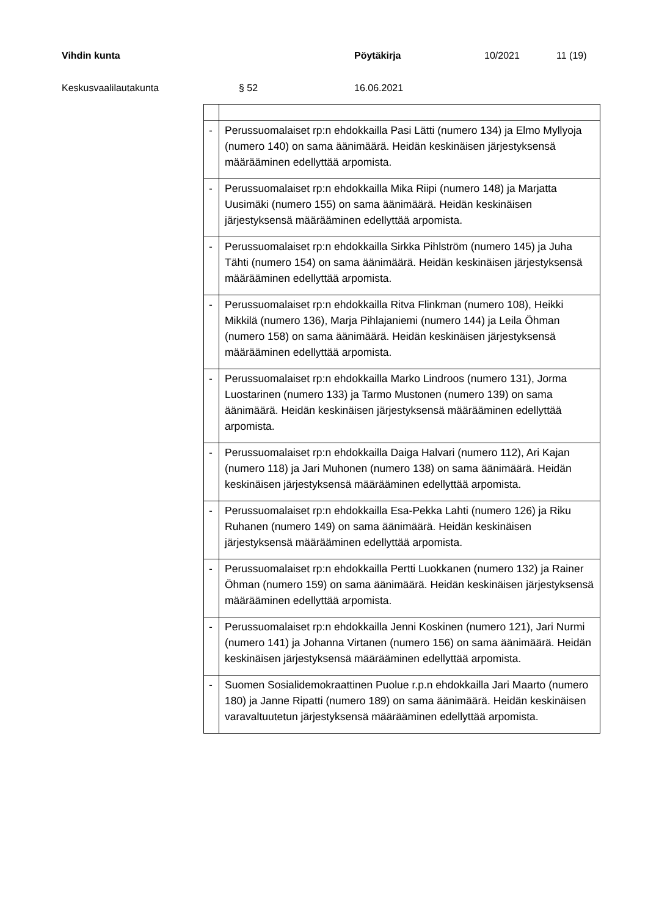Vihdin kunta Pöytäkirja 10/2021 11 (19)
Keskusvaalilautakunta § 52 16.06.2021
| - | Perussuomalaiset rp:n ehdokkailla Pasi Lätti (numero 134) ja Elmo Myllyoja (numero 140) on sama äänimäärä. Heidän keskinäisen järjestyksensä määrääminen edellyttää arpomista. |
| - | Perussuomalaiset rp:n ehdokkailla Mika Riipi (numero 148) ja Marjatta Uusimäki (numero 155) on sama äänimäärä. Heidän keskinäisen järjestyksensä määrääminen edellyttää arpomista. |
| - | Perussuomalaiset rp:n ehdokkailla Sirkka Pihlström (numero 145) ja Juha Tähti (numero 154) on sama äänimäärä. Heidän keskinäisen järjestyksensä määrääminen edellyttää arpomista. |
| - | Perussuomalaiset rp:n ehdokkailla Ritva Flinkman (numero 108), Heikki Mikkilä (numero 136), Marja Pihlajaniemi (numero 144) ja Leila Öhman (numero 158) on sama äänimäärä. Heidän keskinäisen järjestyksensä määrääminen edellyttää arpomista. |
| - | Perussuomalaiset rp:n ehdokkailla Marko Lindroos (numero 131), Jorma Luostarinen (numero 133) ja Tarmo Mustonen (numero 139) on sama äänimäärä. Heidän keskinäisen järjestyksensä määrääminen edellyttää arpomista. |
| - | Perussuomalaiset rp:n ehdokkailla Daiga Halvari (numero 112), Ari Kajan (numero 118) ja Jari Muhonen (numero 138) on sama äänimäärä. Heidän keskinäisen järjestyksensä määrääminen edellyttää arpomista. |
| - | Perussuomalaiset rp:n ehdokkailla Esa-Pekka Lahti (numero 126) ja Riku Ruhanen (numero 149) on sama äänimäärä. Heidän keskinäisen järjestyksensä määrääminen edellyttää arpomista. |
| - | Perussuomalaiset rp:n ehdokkailla Pertti Luokkanen (numero 132) ja Rainer Öhman (numero 159) on sama äänimäärä. Heidän keskinäisen järjestyksensä määrääminen edellyttää arpomista. |
| - | Perussuomalaiset rp:n ehdokkailla Jenni Koskinen (numero 121), Jari Nurmi (numero 141) ja Johanna Virtanen (numero 156) on sama äänimäärä. Heidän keskinäisen järjestyksensä määrääminen edellyttää arpomista. |
| - | Suomen Sosialidemokraattinen Puolue r.p.n ehdokkailla Jari Maarto (numero 180) ja Janne Ripatti (numero 189) on sama äänimäärä. Heidän keskinäisen varavaltuutetun järjestyksensä määrääminen edellyttää arpomista. |